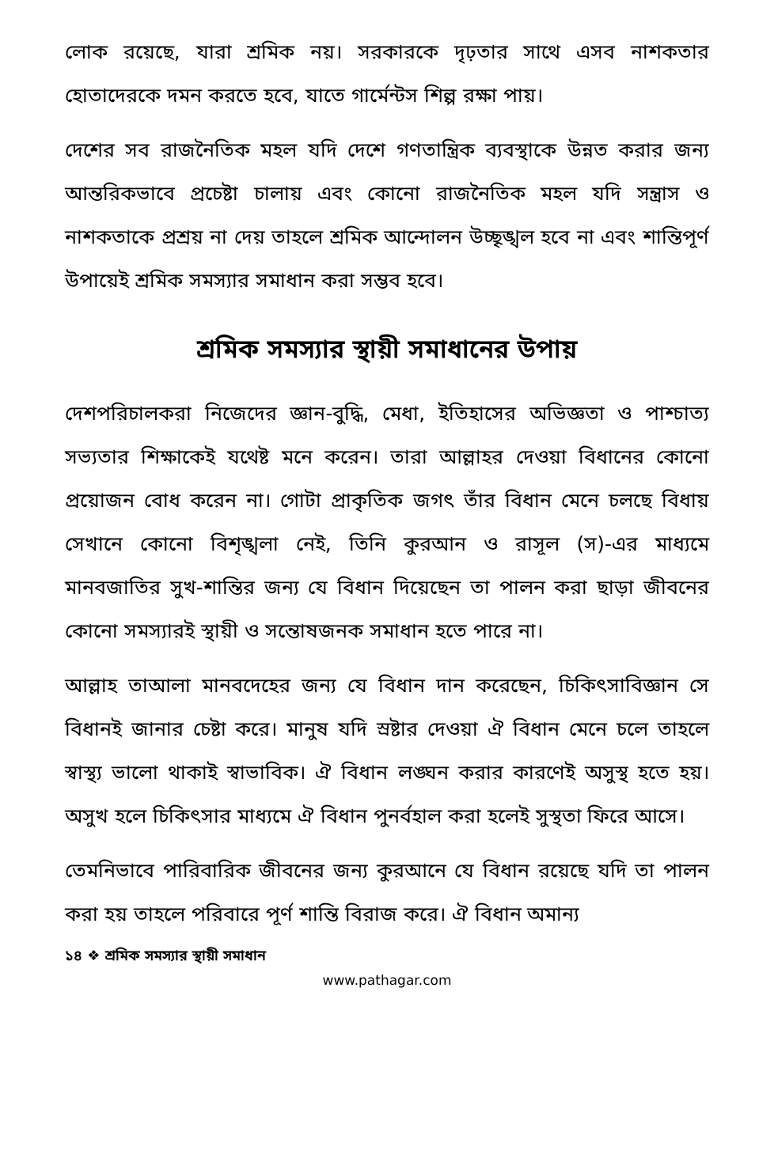লোক রয়েছে, যারা শ্রমিক নয়। সরকারকে দৃঢ়তার সাথে এসব নাশকতার হোতাদেরকে দমন করতে হবে, যাতে গার্মেন্টস শিল্প রক্ষা পায়।
দেশের সব রাজনৈতিক মহল যদি দেশে গণতান্ত্রিক ব্যবস্থাকে উন্নত করার জন্য আন্তরিকভাবে প্রচেষ্টা চালায় এবং কোনো রাজনৈতিক মহল যদি সন্ত্রাস ও নাশকতাকে প্রশ্রয় না দেয় তাহলে শ্রমিক আন্দোলন উচ্ছৃঙ্খল হবে না এবং শান্তিপূর্ণ উপায়েই শ্রমিক সমস্যার সমাধান করা সম্ভব হবে।
শ্রমিক সমস্যার স্থায়ী সমাধানের উপায়
দেশপরিচালকরা নিজেদের জ্ঞান-বুদ্ধি, মেধা, ইতিহাসের অভিজ্ঞতা ও পাশ্চাত্য সভ্যতার শিক্ষাকেই যথেষ্ট মনে করেন। তারা আল্লাহর দেওয়া বিধানের কোনো প্রয়োজন বোধ করেন না। গোটা প্রাকৃতিক জগৎ তাঁর বিধান মেনে চলছে বিধায় সেখানে কোনো বিশৃঙ্খলা নেই, তিনি কুরআন ও রাসূল (স)-এর মাধ্যমে মানবজাতির সুখ-শান্তির জন্য যে বিধান দিয়েছেন তা পালন করা ছাড়া জীবনের কোনো সমস্যারই স্থায়ী ও সন্তোষজনক সমাধান হতে পারে না।
আল্লাহ তাআলা মানবদেহের জন্য যে বিধান দান করেছেন, চিকিৎসাবিজ্ঞান সে বিধানই জানার চেষ্টা করে। মানুষ যদি স্রষ্টার দেওয়া ঐ বিধান মেনে চলে তাহলে স্বাস্থ্য ভালো থাকাই স্বাভাবিক। ঐ বিধান লঙ্ঘন করার কারণেই অসুস্থ হতে হয়। অসুখ হলে চিকিৎসার মাধ্যমে ঐ বিধান পুনর্বহাল করা হলেই সুস্থতা ফিরে আসে।
তেমনিভাবে পারিবারিক জীবনের জন্য কুরআনে যে বিধান রয়েছে যদি তা পালন করা হয় তাহলে পরিবারে পূর্ণ শান্তি বিরাজ করে। ঐ বিধান অমান্য
১৪ ❖ শ্রমিক সমস্যার স্থায়ী সমাধান
www.pathagar.com